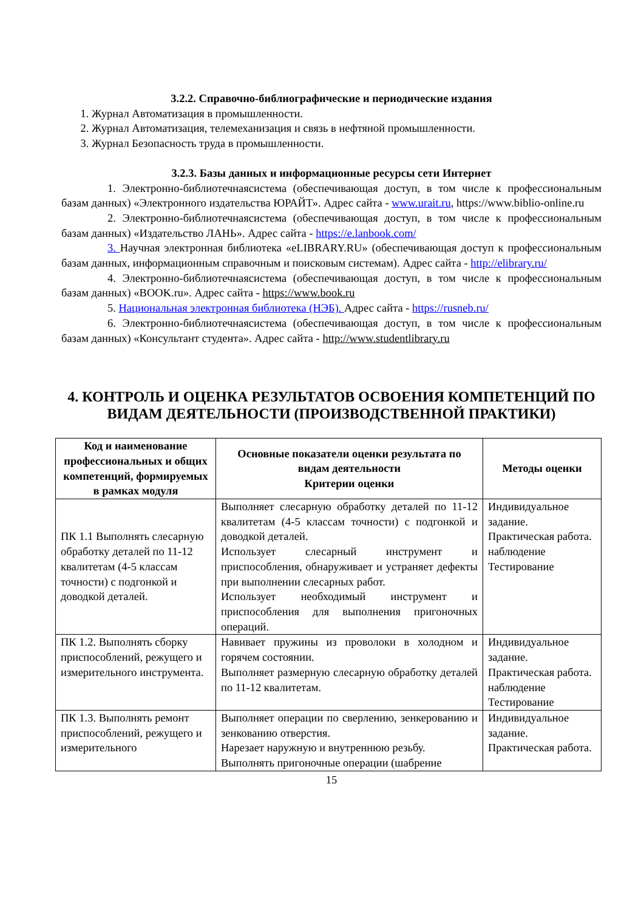3.2.2. Справочно-библиографические и периодические издания
1. Журнал Автоматизация в промышленности.
2. Журнал Автоматизация, телемеханизация и связь в нефтяной промышленности.
3. Журнал Безопасность труда в промышленности.
3.2.3. Базы данных и информационные ресурсы сети Интернет
1. Электронно-библиотечнаясистема (обеспечивающая доступ, в том числе к профессиональным базам данных) «Электронного издательства ЮРАЙТ». Адрес сайта - www.urait.ru, https://www.biblio-online.ru
2. Электронно-библиотечнаясистема (обеспечивающая доступ, в том числе к профессиональным базам данных) «Издательство ЛАНЬ». Адрес сайта - https://e.lanbook.com/
3. Научная электронная библиотека «eLIBRARY.RU» (обеспечивающая доступ к профессиональным базам данных, информационным справочным и поисковым системам). Адрес сайта - http://elibrary.ru/
4. Электронно-библиотечнаясистема (обеспечивающая доступ, в том числе к профессиональным базам данных) «BOOK.ru». Адрес сайта - https://www.book.ru
5. Национальная электронная библиотека (НЭБ). Адрес сайта - https://rusneb.ru/
6. Электронно-библиотечнаясистема (обеспечивающая доступ, в том числе к профессиональным базам данных) «Консультант студента». Адрес сайта - http://www.studentlibrary.ru
4. КОНТРОЛЬ И ОЦЕНКА РЕЗУЛЬТАТОВ ОСВОЕНИЯ КОМПЕТЕНЦИЙ ПО ВИДАМ ДЕЯТЕЛЬНОСТИ (ПРОИЗВОДСТВЕННОЙ ПРАКТИКИ)
| Код и наименование профессиональных и общих компетенций, формируемых в рамках модуля | Основные показатели оценки результата по видам деятельности Критерии оценки | Методы оценки |
| --- | --- | --- |
| ПК 1.1 Выполнять слесарную обработку деталей по 11-12 квалитетам (4-5 классам точности) с подгонкой и доводкой деталей. | Выполняет слесарную обработку деталей по 11-12 квалитетам (4-5 классам точности) с подгонкой и доводкой деталей. Использует слесарный инструмент и приспособления, обнаруживает и устраняет дефекты при выполнении слесарных работ. Использует необходимый инструмент и приспособления для выполнения пригоночных операций. | Индивидуальное задание. Практическая работа. наблюдение Тестирование |
| ПК 1.2. Выполнять сборку приспособлений, режущего и измерительного инструмента. | Навивает пружины из проволоки в холодном и горячем состоянии. Выполняет размерную слесарную обработку деталей по 11-12 квалитетам. | Индивидуальное задание. Практическая работа. наблюдение Тестирование |
| ПК 1.3. Выполнять ремонт приспособлений, режущего и измерительного | Выполняет операции по сверлению, зенкерованию и зенкованию отверстия. Нарезает наружную и внутреннюю резьбу. Выполнять пригоночные операции (шабрение | Индивидуальное задание. Практическая работа. |
15